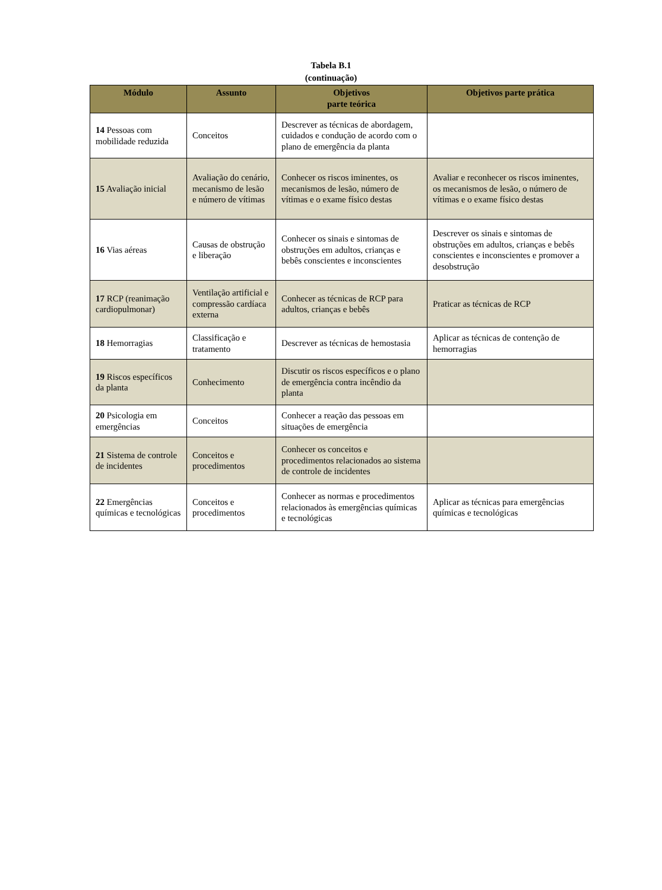Tabela B.1
(continuação)
| Módulo | Assunto | Objetivos parte teórica | Objetivos parte prática |
| --- | --- | --- | --- |
| 14 Pessoas com mobilidade reduzida | Conceitos | Descrever as técnicas de abordagem, cuidados e condução de acordo com o plano de emergência da planta | |
| 15 Avaliação inicial | Avaliação do cenário, mecanismo de lesão e número de vítimas | Conhecer os riscos iminentes, os mecanismos de lesão, número de vítimas e o exame físico destas | Avaliar e reconhecer os riscos iminentes, os mecanismos de lesão, o número de vítimas e o exame físico destas |
| 16 Vias aéreas | Causas de obstrução e liberação | Conhecer os sinais e sintomas de obstruções em adultos, crianças e bebês conscientes e inconscientes | Descrever os sinais e sintomas de obstruções em adultos, crianças e bebês conscientes e inconscientes e promover a desobstrução |
| 17 RCP (reanimação cardiopulmonar) | Ventilação artificial e compressão cardíaca externa | Conhecer as técnicas de RCP para adultos, crianças e bebês | Praticar as técnicas de RCP |
| 18 Hemorragias | Classificação e tratamento | Descrever as técnicas de hemostasia | Aplicar as técnicas de contenção de hemorragias |
| 19 Riscos específicos da planta | Conhecimento | Discutir os riscos específicos e o plano de emergência contra incêndio da planta | |
| 20 Psicologia em emergências | Conceitos | Conhecer a reação das pessoas em situações de emergência | |
| 21 Sistema de controle de incidentes | Conceitos e procedimentos | Conhecer os conceitos e procedimentos relacionados ao sistema de controle de incidentes | |
| 22 Emergências químicas e tecnológicas | Conceitos e procedimentos | Conhecer as normas e procedimentos relacionados às emergências químicas e tecnológicas | Aplicar as técnicas para emergências químicas e tecnológicas |